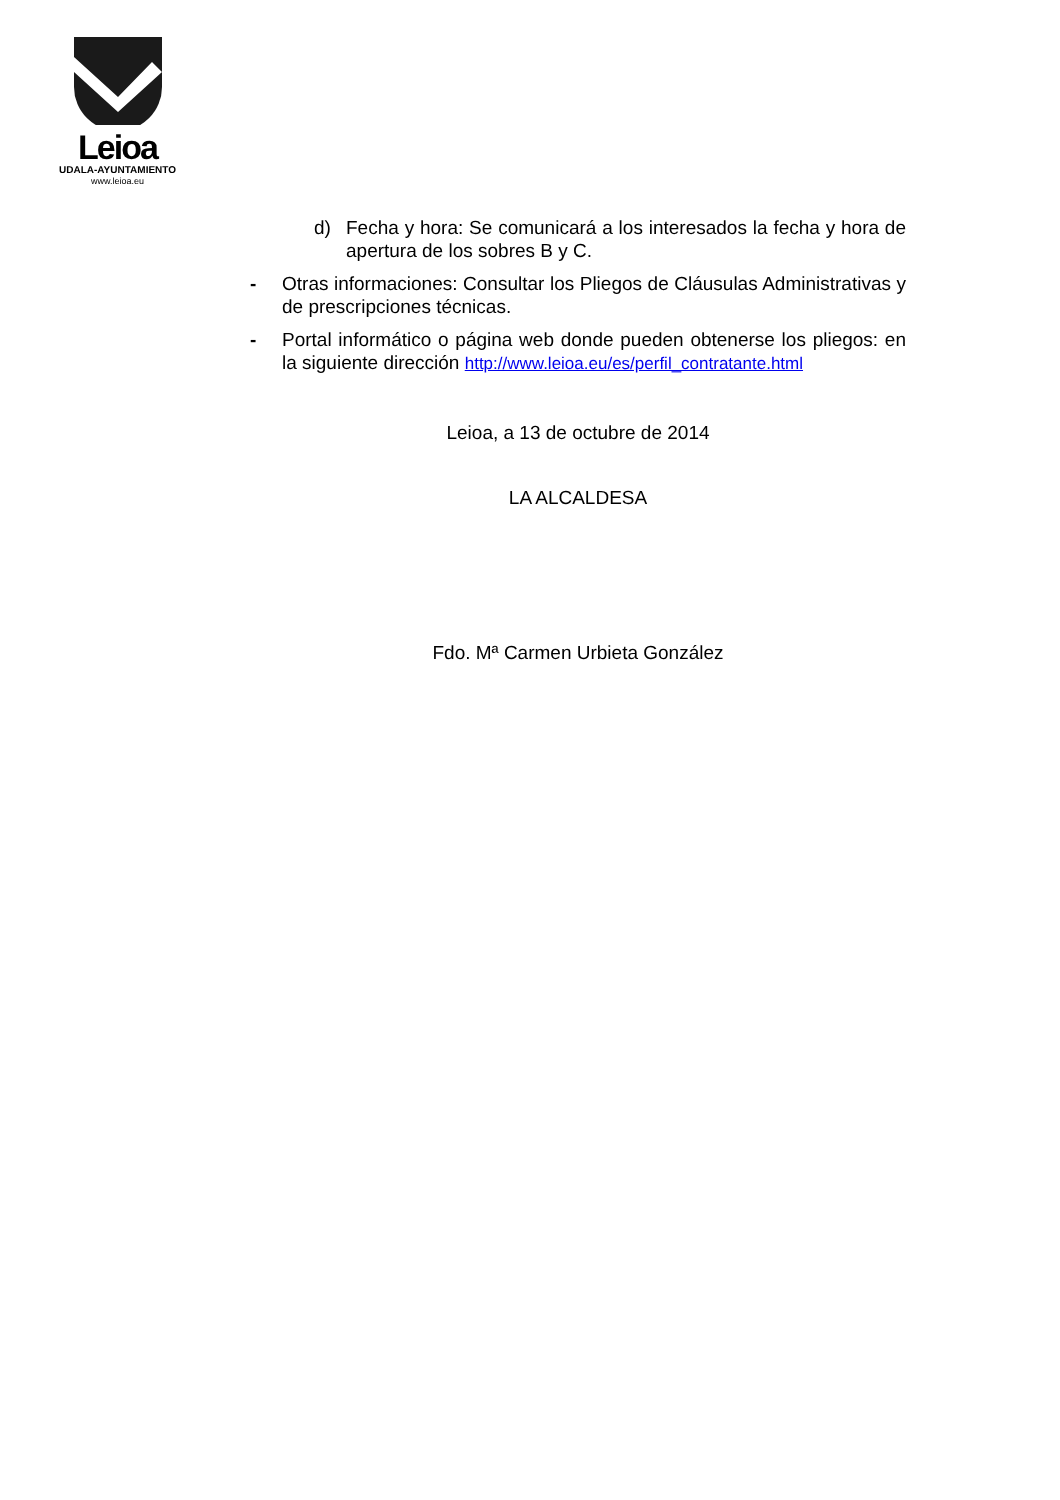Leioa
UDALA-AYUNTAMIENTO
www.leioa.eu
d) Fecha y hora: Se comunicará a los interesados la fecha y hora de apertura de los sobres B y C.
- Otras informaciones: Consultar los Pliegos de Cláusulas Administrativas y de prescripciones técnicas.
- Portal informático o página web donde pueden obtenerse los pliegos: en la siguiente dirección http://www.leioa.eu/es/perfil_contratante.html
Leioa, a 13 de octubre de 2014
LA ALCALDESA
Fdo. Mª Carmen Urbieta González